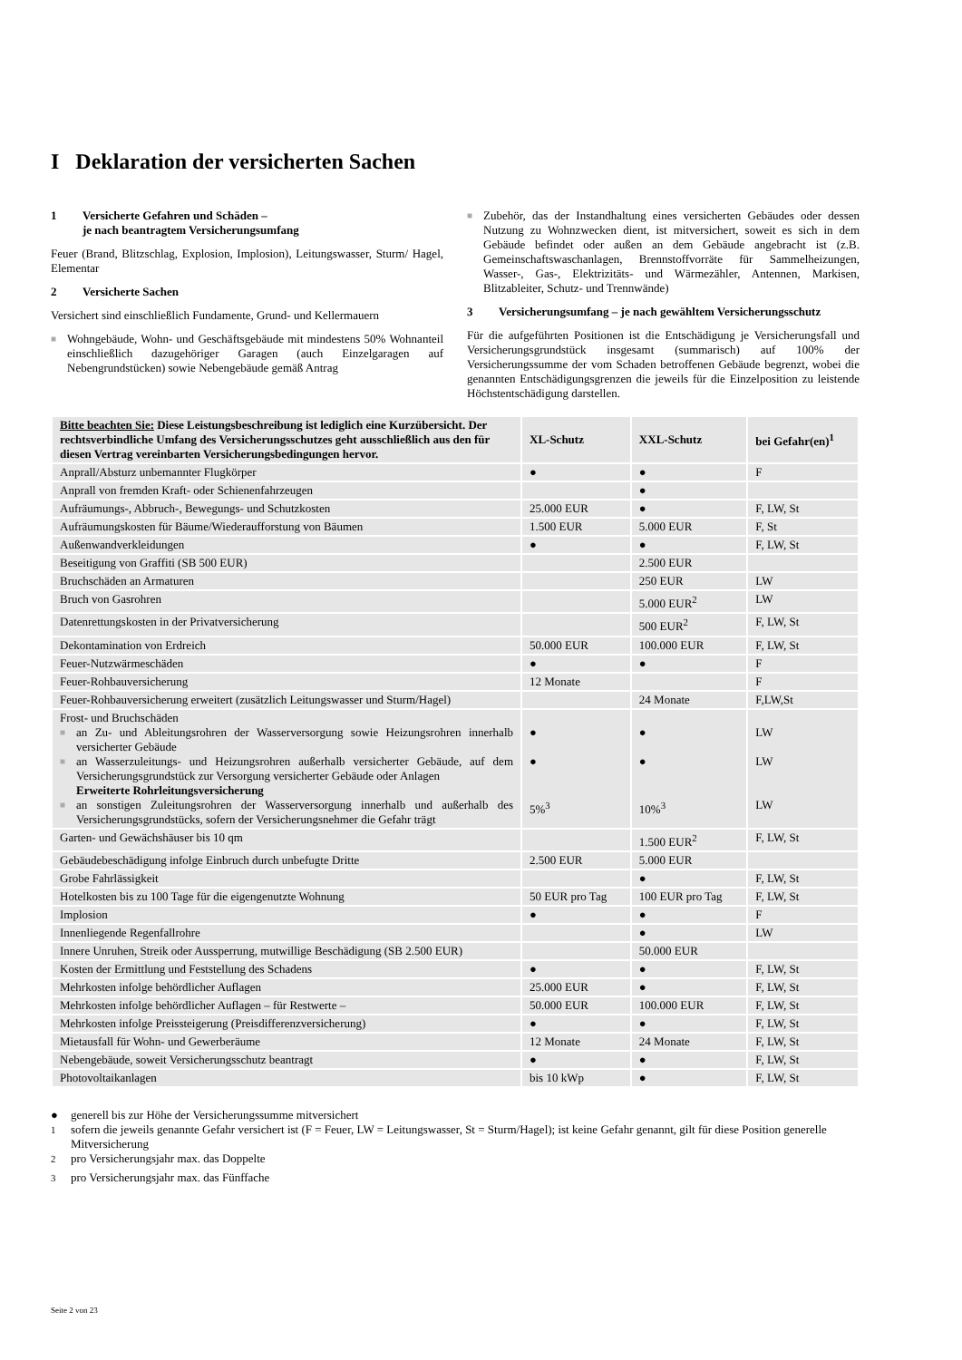I Deklaration der versicherten Sachen
1 Versicherte Gefahren und Schäden –
je nach beantragtem Versicherungsumfang
Feuer (Brand, Blitzschlag, Explosion, Implosion), Leitungswasser, Sturm/ Hagel, Elementar
2 Versicherte Sachen
Versichert sind einschließlich Fundamente, Grund- und Kellermauern
■
Wohngebäude, Wohn- und Geschäftsgebäude mit mindestens 50% Wohnanteil einschließlich dazugehöriger Garagen (auch Einzelgaragen auf Nebengrundstücken) sowie Nebengebäude gemäß Antrag
■
Zubehör, das der Instandhaltung eines versicherten Gebäudes oder dessen Nutzung zu Wohnzwecken dient, ist mitversichert, soweit es sich in dem Gebäude befindet oder außen an dem Gebäude angebracht ist (z.B. Gemeinschaftswaschanlagen, Brennstoffvorräte für Sammelheizungen, Wasser-, Gas-, Elektrizitäts- und Wärmezähler, Antennen, Markisen, Blitzableiter, Schutz- und Trennwände)
3 Versicherungsumfang – je nach gewähltem Versicherungsschutz
Für die aufgeführten Positionen ist die Entschädigung je Versicherungsfall und Versicherungsgrundstück insgesamt (summarisch) auf 100% der Versicherungssumme der vom Schaden betroffenen Gebäude begrenzt, wobei die genannten Entschädigungsgrenzen die jeweils für die Einzelposition zu leistende Höchstentschädigung darstellen.
| Bitte beachten Sie: Diese Leistungsbeschreibung ist lediglich eine Kurzübersicht. Der rechtsverbindliche Umfang des Versicherungsschutzes geht ausschließlich aus den für diesen Vertrag vereinbarten Versicherungsbedingungen hervor. | XL-Schutz | XXL-Schutz | bei Gefahr(en)<sup>1</sup> |
| --- | --- | --- | --- |
| Anprall/Absturz unbemannter Flugkörper | ● | ● | F |
| Anprall von fremden Kraft- oder Schienenfahrzeugen | | ● | |
| Aufräumungs-, Abbruch-, Bewegungs- und Schutzkosten | 25.000 EUR | ● | F, LW, St |
| Aufräumungskosten für Bäume/Wiederaufforstung von Bäumen | 1.500 EUR | 5.000 EUR | F, St |
| Außenwandverkleidungen | ● | ● | F, LW, St |
| Beseitigung von Graffiti (SB 500 EUR) | | 2.500 EUR | |
| Bruchschäden an Armaturen | | 250 EUR | LW |
| Bruch von Gasrohren | | 5.000 EUR<sup>2</sup> | LW |
| Datenrettungskosten in der Privatversicherung | | 500 EUR<sup>2</sup> | F, LW, St |
| Dekontamination von Erdreich | 50.000 EUR | 100.000 EUR | F, LW, St |
| Feuer-Nutzwärmeschäden | ● | ● | F |
| Feuer-Rohbauversicherung | 12 Monate | | F |
| Feuer-Rohbauversicherung erweitert (zusätzlich Leitungswasser und Sturm/Hagel) | | 24 Monate | F,LW,St |
| Frost- und Bruchschäden ■ an Zu- und Ableitungsrohren der Wasserversorgung sowie Heizungsrohren innerhalb versicherter Gebäude ■ an Wasserzuleitungs- und Heizungsrohren außerhalb versicherter Gebäude, auf dem Versicherungsgrundstück zur Versorgung versicherter Gebäude oder Anlagen Erweiterte Rohrleitungsversicherung ■ an sonstigen Zuleitungsrohren der Wasserversorgung innerhalb und außerhalb des Versicherungsgrundstücks, sofern der Versicherungsnehmer die Gefahr trägt | ● ● 5%<sup>3</sup> | ● ● 10%<sup>3</sup> | LW LW LW |
| Garten- und Gewächshäuser bis 10 qm | | 1.500 EUR<sup>2</sup> | F, LW, St |
| Gebäudebeschädigung infolge Einbruch durch unbefugte Dritte | 2.500 EUR | 5.000 EUR | |
| Grobe Fahrlässigkeit | | ● | F, LW, St |
| Hotelkosten bis zu 100 Tage für die eigengenutzte Wohnung | 50 EUR pro Tag | 100 EUR pro Tag | F, LW, St |
| Implosion | ● | ● | F |
| Innenliegende Regenfallrohre | | ● | LW |
| Innere Unruhen, Streik oder Aussperrung, mutwillige Beschädigung (SB 2.500 EUR) | | 50.000 EUR | |
| Kosten der Ermittlung und Feststellung des Schadens | ● | ● | F, LW, St |
| Mehrkosten infolge behördlicher Auflagen | 25.000 EUR | ● | F, LW, St |
| Mehrkosten infolge behördlicher Auflagen – für Restwerte – | 50.000 EUR | 100.000 EUR | F, LW, St |
| Mehrkosten infolge Preissteigerung (Preisdifferenzversicherung) | ● | ● | F, LW, St |
| Mietausfall für Wohn- und Gewerberäume | 12 Monate | 24 Monate | F, LW, St |
| Nebengebäude, soweit Versicherungsschutz beantragt | ● | ● | F, LW, St |
| Photovoltaikanlagen | bis 10 kWp | ● | F, LW, St |
● generell bis zur Höhe der Versicherungssumme mitversichert
<sup>1</sup> sofern die jeweils genannte Gefahr versichert ist (F = Feuer, LW = Leitungswasser, St = Sturm/Hagel); ist keine Gefahr genannt, gilt für diese Position generelle Mitversicherung
<sup>2</sup> pro Versicherungsjahr max. das Doppelte
<sup>3</sup> pro Versicherungsjahr max. das Fünffache
Seite 2 von 23